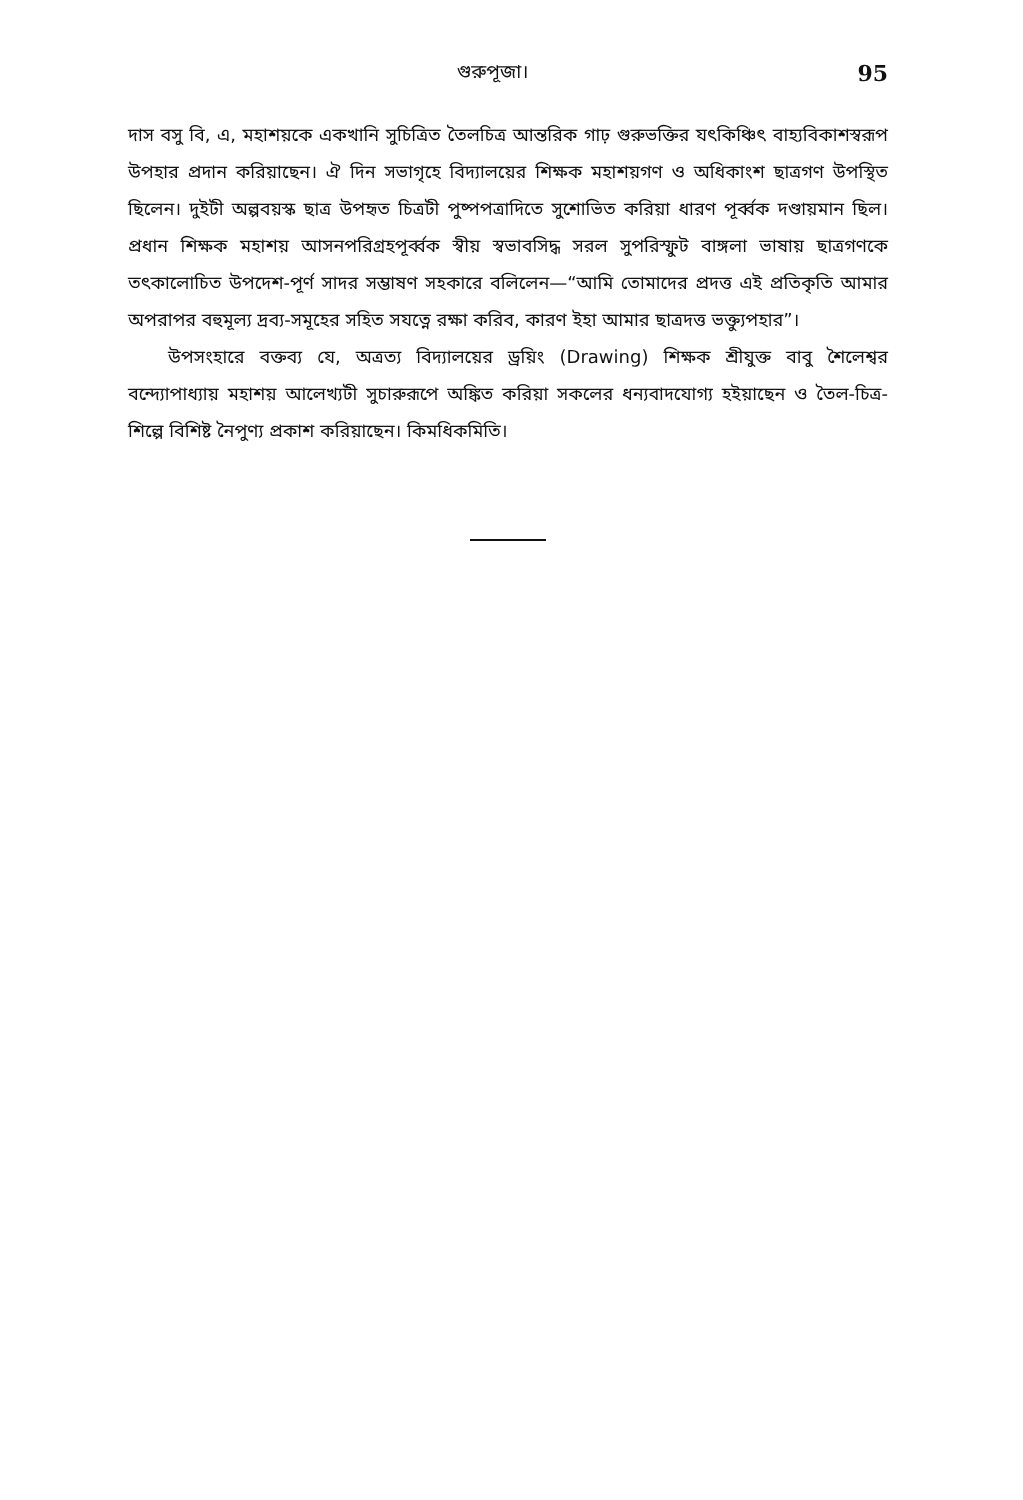গুরুপূজা। 95
দাস বসু বি, এ, মহাশয়কে একখানি সুচিত্রিত তৈলচিত্র আন্তরিক গাঢ় গুরুভক্তির যৎকিঞ্চিৎ বাহ্যবিকাশস্বরূপ উপহার প্রদান করিয়াছেন। ঐ দিন সভাগৃহে বিদ্যালয়ের শিক্ষক মহাশয়গণ ও অধিকাংশ ছাত্রগণ উপস্থিত ছিলেন। দুইটী অল্পবয়স্ক ছাত্র উপহৃত চিত্রটী পুষ্পপত্রাদিতে সুশোভিত করিয়া ধারণ পূর্ব্বক দণ্ডায়মান ছিল। প্রধান শিক্ষক মহাশয় আসনপরিগ্রহপূর্ব্বক স্বীয় স্বভাবসিদ্ধ সরল সুপরিস্ফুট বাঙ্গলা ভাষায় ছাত্রগণকে তৎকালোচিত উপদেশ-পূর্ণ সাদর সম্ভাষণ সহকারে বলিলেন—“আমি তোমাদের প্রদত্ত এই প্রতিকৃতি আমার অপরাপর বহুমূল্য দ্রব্য-সমূহের সহিত সযত্নে রক্ষা করিব, কারণ ইহা আমার ছাত্রদত্ত ভক্ত্যুপহার”।
উপসংহারে বক্তব্য যে, অত্রত্য বিদ্যালয়ের ড্রয়িং (Drawing) শিক্ষক শ্রীযুক্ত বাবু শৈলেশ্বর বন্দ্যোপাধ্যায় মহাশয় আলেখ্যটী সুচারুরূপে অঙ্কিত করিয়া সকলের ধন্যবাদযোগ্য হইয়াছেন ও তৈল-চিত্র-শিল্পে বিশিষ্ট নৈপুণ্য প্রকাশ করিয়াছেন। কিমধিকমিতি।